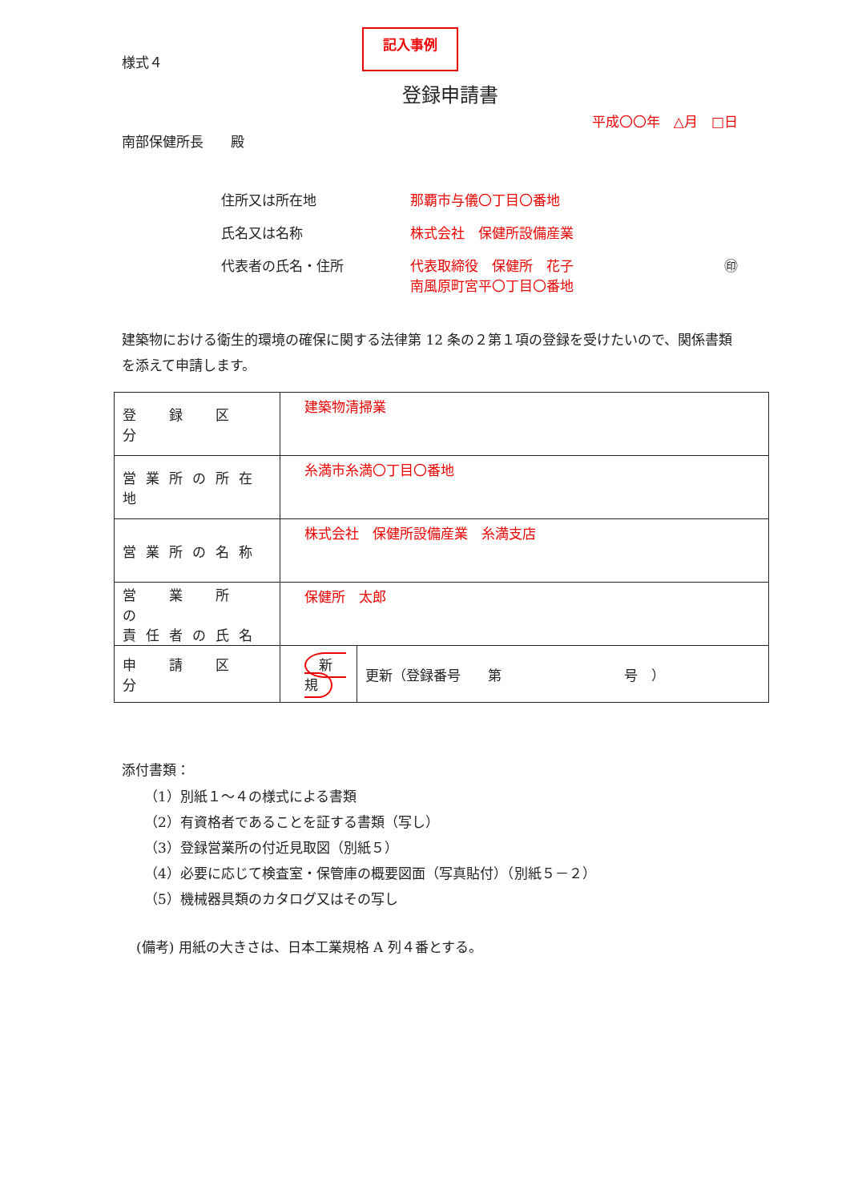様式４
記入事例
登録申請書
平成〇〇年　△月　□日
南部保健所長　　殿
住所又は所在地
那覇市与儀〇丁目〇番地
氏名又は名称
株式会社　保健所設備産業
代表者の氏名・住所
代表取締役　保健所　花子
南風原町宮平〇丁目〇番地
㊞
建築物における衛生的環境の確保に関する法律第 12 条の２第１項の登録を受けたいので、関係書類を添えて申請します。
| 登 録 区 分 | 建築物清掃業 | |
| 営業所の所在地 | 糸満市糸満〇丁目〇番地 | |
| 営業所の名称 | 株式会社 保健所設備産業 糸満支店 | |
| 営 業 所 の 責任者の氏名 | 保健所 太郎 | |
| 申 請 区 分 | 新 規 | 更新（登録番号 第 号 ） |
添付書類：
（1）別紙１～４の様式による書類
（2）有資格者であることを証する書類（写し）
（3）登録営業所の付近見取図（別紙５）
（4）必要に応じて検査室・保管庫の概要図面（写真貼付）（別紙５－２）
（5）機械器具類のカタログ又はその写し
(備考) 用紙の大きさは、日本工業規格 A 列４番とする。